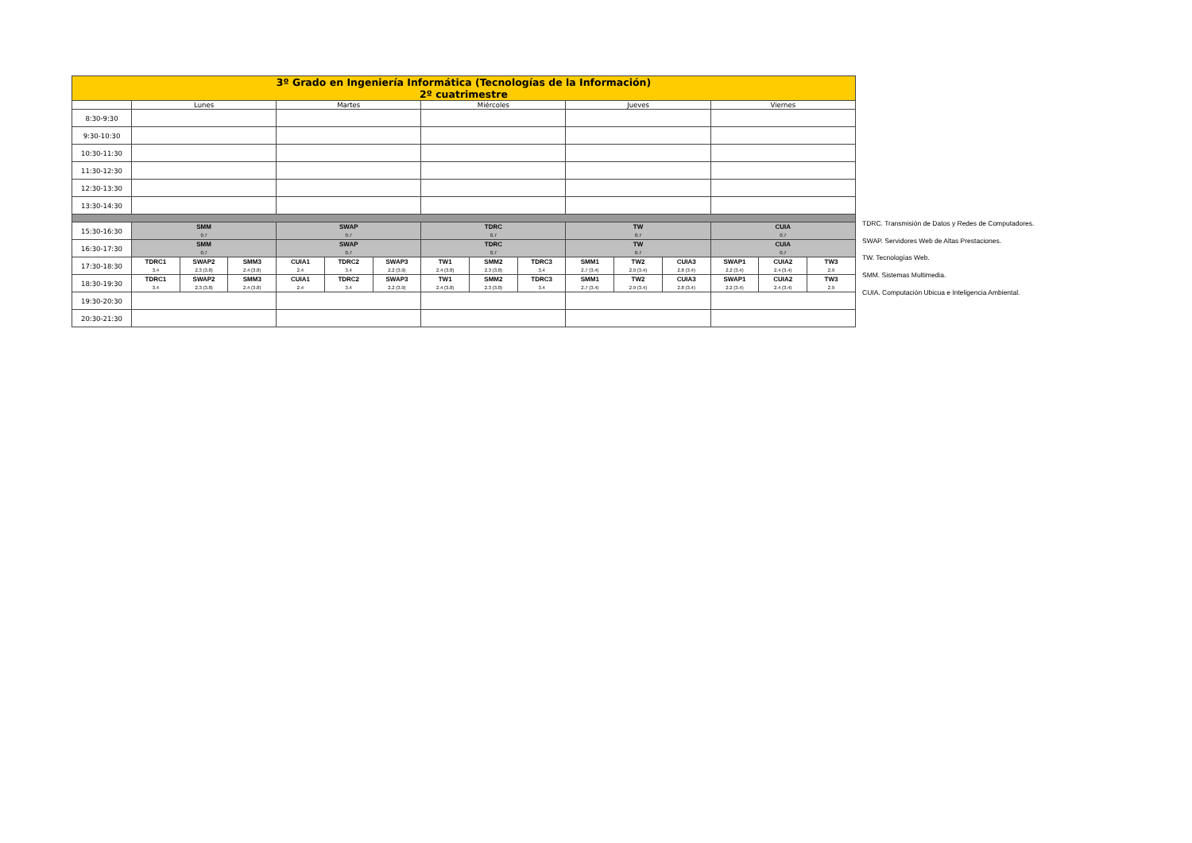| 3º Grado en Ingeniería Informática (Tecnologías de la Información) 2º cuatrimestre | | | | | | | | | | | | | | | |
| | Lunes | | | Martes | | | Miércoles | | | Jueves | | | Viernes | | |
| 8:30-9:30 | | | | | | | | | | | | | | | |
| 9:30-10:30 | | | | | | | | | | | | | | | |
| 10:30-11:30 | | | | | | | | | | | | | | | |
| 11:30-12:30 | | | | | | | | | | | | | | | |
| 12:30-13:30 | | | | | | | | | | | | | | | |
| 13:30-14:30 | | | | | | | | | | | | | | | |
| 15:30-16:30 | SMM 0.7 | | | SWAP 0.7 | | | TDRC 0.7 | | | TW 0.7 | | | CUIA 0.7 | | |
| 16:30-17:30 | SMM 0.7 | | | SWAP 0.7 | | | TDRC 0.7 | | | TW 0.7 | | | CUIA 0.7 | | |
| 17:30-18:30 | TDRC1 3.4 | SWAP2 2.3 (3.8) | SMM3 2.4 (3.8) | CUIA1 2.4 | TDRC2 3.4 | SWAP3 2.2 (3.9) | TW1 2.4 (3.8) | SMM2 2.3 (3.8) | TDRC3 3.4 | SMM1 2.7 (3.4) | TW2 2.9 (3.4) | CUIA3 2.8 (3.4) | SWAP1 2.2 (3.4) | CUIA2 2.4 (3.4) | TW3 2.9 |
| 18:30-19:30 | TDRC1 3.4 | SWAP2 2.3 (3.8) | SMM3 2.4 (3.8) | CUIA1 2.4 | TDRC2 3.4 | SWAP3 2.2 (3.9) | TW1 2.4 (3.8) | SMM2 2.3 (3.8) | TDRC3 3.4 | SMM1 2.7 (3.4) | TW2 2.9 (3.4) | CUIA3 2.8 (3.4) | SWAP1 2.2 (3.4) | CUIA2 2.4 (3.4) | TW3 2.9 |
| 19:30-20:30 | | | | | | | | | | | | | | | |
| 20:30-21:30 | | | | | | | | | | | | | | | |
TDRC. Transmisión de Datos y Redes de Computadores.
SWAP. Servidores Web de Altas Prestaciones.
TW. Tecnologías Web.
SMM. Sistemas Multimedia.
CUIA. Computación Ubicua e Inteligencia Ambiental.